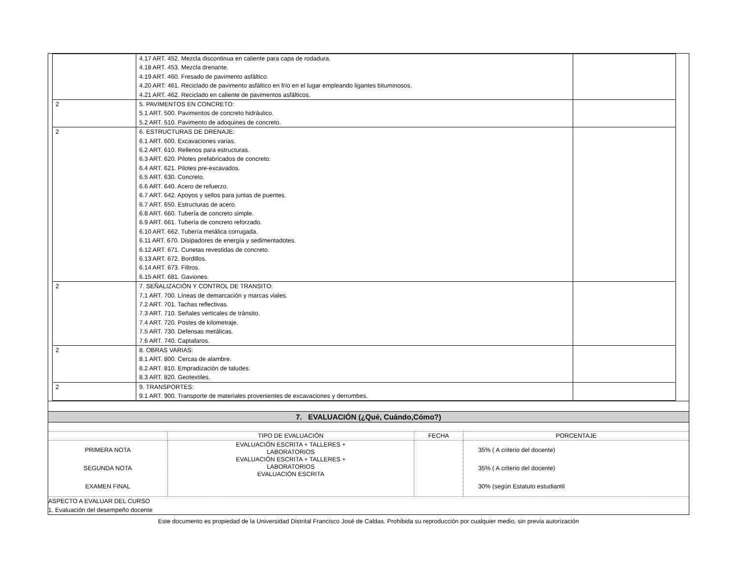| | 4.17 ART. 452. Mezcla discontinua en caliente para capa de rodadura. 4.18 ART. 453. Mezcla drenante. 4.19 ART. 460. Fresado de pavimento asfáltico. 4.20 ART: 461. Reciclado de pavimento asfáltico en frío en el lugar empleando ligantes bituminosos. 4.21 ART. 462. Reciclado en caliente de pavimentos asfálticos. | |
| 2 | 5. PAVIMENTOS EN CONCRETO: 5.1 ART. 500. Pavimentos de concreto hidráulico. 5.2 ART. 510. Pavimento de adoquines de concreto. | |
| 2 | 6. ESTRUCTURAS DE DRENAJE: 6.1 ART. 600. Excavaciones varias. 6.2 ART. 610. Rellenos para estructuras. 6.3 ART. 620. Pilotes prefabricados de concreto. 6.4 ART. 621. Pilotes pre-excavados. 6.5 ART. 630. Concreto. 6.6 ART. 640. Acero de refuerzo. 6.7 ART. 642. Apoyos y sellos para juntas de puentes. 6.7 ART. 650. Estructuras de acero. 6.8 ART. 660. Tubería de concreto simple. 6.9 ART. 661. Tubería de concreto reforzado. 6.10 ART. 662. Tubería metálica corrugada. 6.11 ART. 670. Disipadores de energía y sedimentadotes. 6.12 ART. 671. Cunetas revestidas de concreto. 6.13 ART. 672. Bordillos. 6.14 ART. 673. Filtros. 6.15 ART. 681. Gaviones. | |
| 2 | 7. SEÑALIZACIÓN Y CONTROL DE TRANSITO: 7.1 ART. 700. Líneas de demarcación y marcas viales. 7.2 ART. 701. Tachas reflectivas. 7.3 ART. 710. Señales verticales de tránsito. 7.4 ART. 720. Postes de kilometraje. 7.5 ART. 730. Defensas metálicas. 7.6 ART. 740. Captafaros. | |
| 2 | 8. OBRAS VARIAS: 8.1 ART. 800. Cercas de alambre. 8.2 ART. 810. Empradización de taludes. 8.3 ART. 820. Geotextiles. | |
| 2 | 9. TRANSPORTES: 9.1 ART. 900. Transporte de materiales provenientes de excavaciones y derrumbes. | |
7. EVALUACIÓN (¿Qué, Cuándo,Cómo?)
| | TIPO DE EVALUACIÓN | FECHA | PORCENTAJE |
| PRIMERA NOTA SEGUNDA NOTA EXAMEN FINAL | EVALUACIÓN ESCRITA + TALLERES + LABORATORIOS EVALUACIÓN ESCRITA + TALLERES + LABORATORIOS EVALUACIÓN ESCRITA | | 35% ( A criterio del docente) 35% ( A criterio del docente) 30% (según Estatuto estudiantil |
ASPECTO A EVALUAR DEL CURSO
1. Evaluación del desempeño docente
Este documento es propiedad de la Universidad Distrital Francisco José de Caldas. Prohibida su reproducción por cualquier medio, sin previa autorización